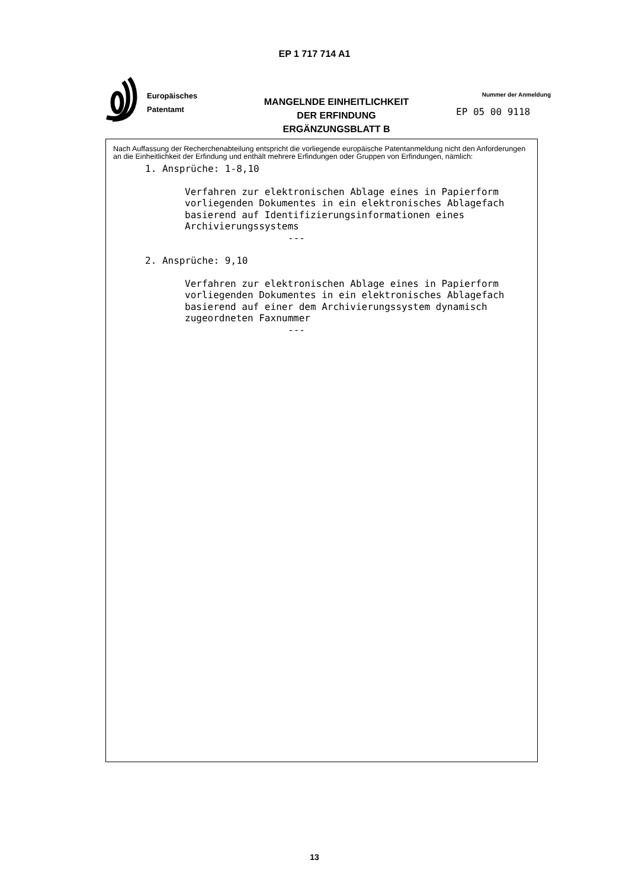EP 1 717 714 A1
Europäisches
Patentamt
MANGELNDE EINHEITLICHKEIT
DER ERFINDUNG
ERGÄNZUNGSBLATT B
Nummer der Anmeldung
EP 05 00 9118
Nach Auffassung der Recherchenabteilung entspricht die vorliegende europäische Patentanmeldung nicht den Anforderungen an die Einheitlichkeit der Erfindung und enthält mehrere Erfindungen oder Gruppen von Erfindungen, nämlich:
1. Ansprüche: 1-8,10
Verfahren zur elektronischen Ablage eines in Papierform
vorliegenden Dokumentes in ein elektronisches Ablagefach
basierend auf Identifizierungsinformationen eines
Archivierungssystems
---
2. Ansprüche: 9,10
Verfahren zur elektronischen Ablage eines in Papierform
vorliegenden Dokumentes in ein elektronisches Ablagefach
basierend auf einer dem Archivierungssystem dynamisch
zugeordneten Faxnummer
---
13